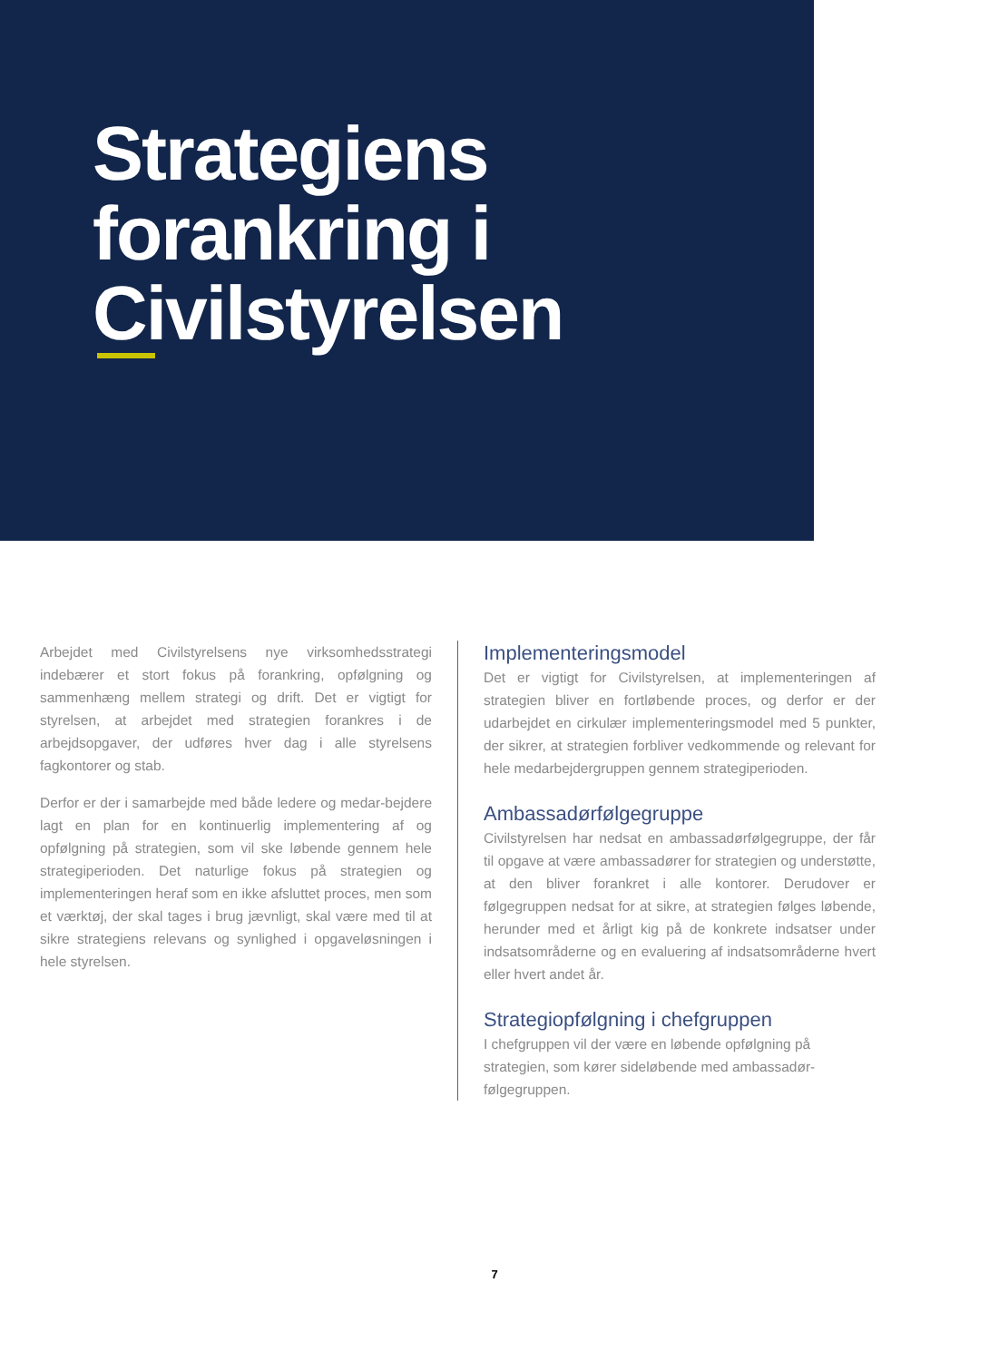Strategiens
forankring i
Civilstyrelsen
Arbejdet med Civilstyrelsens nye virksomhedsstrategi indebærer et stort fokus på forankring, opfølgning og sammenhæng mellem strategi og drift. Det er vigtigt for styrelsen, at arbejdet med strategien forankres i de arbejdsopgaver, der udføres hver dag i alle styrelsens fagkontorer og stab.
Derfor er der i samarbejde med både ledere og medar-bejdere lagt en plan for en kontinuerlig implementering af og opfølgning på strategien, som vil ske løbende gennem hele strategiperioden. Det naturlige fokus på strategien og implementeringen heraf som en ikke afsluttet proces, men som et værktøj, der skal tages i brug jævnligt, skal være med til at sikre strategiens relevans og synlighed i opgaveløsningen i hele styrelsen.
Implementeringsmodel
Det er vigtigt for Civilstyrelsen, at implementeringen af strategien bliver en fortløbende proces, og derfor er der udarbejdet en cirkulær implementeringsmodel med 5 punkter, der sikrer, at strategien forbliver vedkommende og relevant for hele medarbejdergruppen gennem strategiperioden.
Ambassadørfølgegruppe
Civilstyrelsen har nedsat en ambassadørfølgegruppe, der får til opgave at være ambassadører for strategien og understøtte, at den bliver forankret i alle kontorer. Derudover er følgegruppen nedsat for at sikre, at strategien følges løbende, herunder med et årligt kig på de konkrete indsatser under indsatsområderne og en evaluering af indsatsområderne hvert eller hvert andet år.
Strategiopfølgning i chefgruppen
I chefgruppen vil der være en løbende opfølgning på strategien, som kører sideløbende med ambassadør-følgegruppen.
7